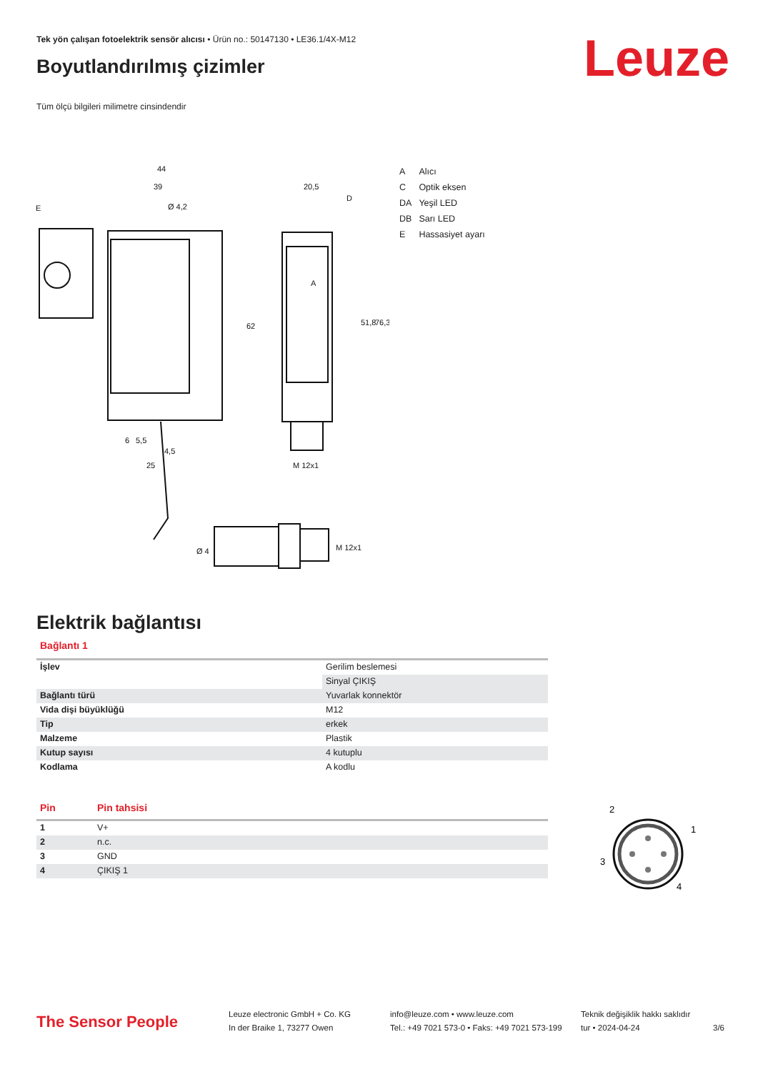Tek yön çalışan fotoelektrik sensör alıcısı • Ürün no.: 50147130 • LE36.1/4X-M12
Leuze Boyutlandırılmış çizimler
Tüm ölçü bilgileri milimetre cinsindendir
44
39
Ø 4,2
E
20,5
D
A
51,8
76,3
62
6
5,5
4,5
25
M 12x1
Ø 4
M 12x1
| A | Alıcı |
| C | Optik eksen |
| DA | Yeşil LED |
| DB | Sarı LED |
| E | Hassasiyet ayarı |
Elektrik bağlantısı
Bağlantı 1
| İşlev | Gerilim beslemesi |
| | Sinyal ÇIKIŞ |
| Bağlantı türü | Yuvarlak konnektör |
| Vida dişi büyüklüğü | M12 |
| Tip | erkek |
| Malzeme | Plastik |
| Kutup sayısı | 4 kutuplu |
| Kodlama | A kodlu |
| Pin | Pin tahsisi |
| --- | --- |
| 1 | V+ |
| 2 | n.c. |
| 3 | GND |
| 4 | ÇIKIŞ 1 |
2
1
3
4
The Sensor People
Leuze electronic GmbH + Co. KG
In der Braike 1, 73277 Owen
info@leuze.com • www.leuze.com
Tel.: +49 7021 573-0 • Faks: +49 7021 573-199
Teknik değişiklik hakkı saklıdır
tur • 2024-04-24
3/6